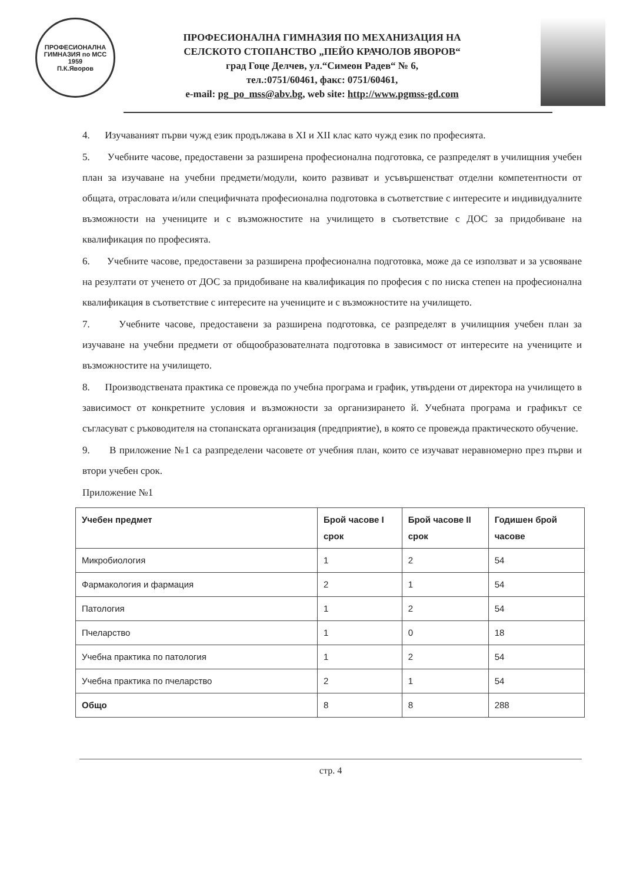ПРОФЕСИОНАЛНА ГИМНАЗИЯ по МСС
1959
П.К.Яворов
ПРОФЕСИОНАЛНА ГИМНАЗИЯ ПО МЕХАНИЗАЦИЯ НА
СЕЛСКОТО СТОПАНСТВО „ПЕЙО КРАЧОЛОВ ЯВОРОВ“
град Гоце Делчев, ул.“Симеон Радев“ № 6,
тел.:0751/60461, факс: 0751/60461,
e-mail: pg_po_mss@abv.bg, web site: http://www.pgmss-gd.com
4. Изучаваният първи чужд език продължава в XI и XII клас като чужд език по професията.
5. Учебните часове, предоставени за разширена професионална подготовка, се разпределят в училищния учебен план за изучаване на учебни предмети/модули, които развиват и усъвършенстват отделни компетентности от общата, отрасловата и/или специфичната професионална подготовка в съответствие с интересите и индивидуалните възможности на учениците и с възможностите на училището в съответствие с ДОС за придобиване на квалификация по професията.
6. Учебните часове, предоставени за разширена професионална подготовка, може да се използват и за усвояване на резултати от ученето от ДОС за придобиване на квалификация по професия с по ниска степен на професионална квалификация в съответствие с интересите на учениците и с възможностите на училището.
7. Учебните часове, предоставени за разширена подготовка, се разпределят в училищния учебен план за изучаване на учебни предмети от общообразователната подготовка в зависимост от интересите на учениците и възможностите на училището.
8. Производствената практика се провежда по учебна програма и график, утвърдени от директора на училището в зависимост от конкретните условия и възможности за организирането й. Учебната програма и графикът се съгласуват с ръководителя на стопанската организация (предприятие), в която се провежда практическото обучение.
9. В приложение №1 са разпределени часовете от учебния план, които се изучават неравномерно през първи и втори учебен срок.
Приложение №1
| Учебен предмет | Брой часове I срок | Брой часове II срок | Годишен брой часове |
| --- | --- | --- | --- |
| Микробиология | 1 | 2 | 54 |
| Фармакология и фармация | 2 | 1 | 54 |
| Патология | 1 | 2 | 54 |
| Пчеларство | 1 | 0 | 18 |
| Учебна практика по патология | 1 | 2 | 54 |
| Учебна практика по пчеларство | 2 | 1 | 54 |
| Общо | 8 | 8 | 288 |
стр. 4